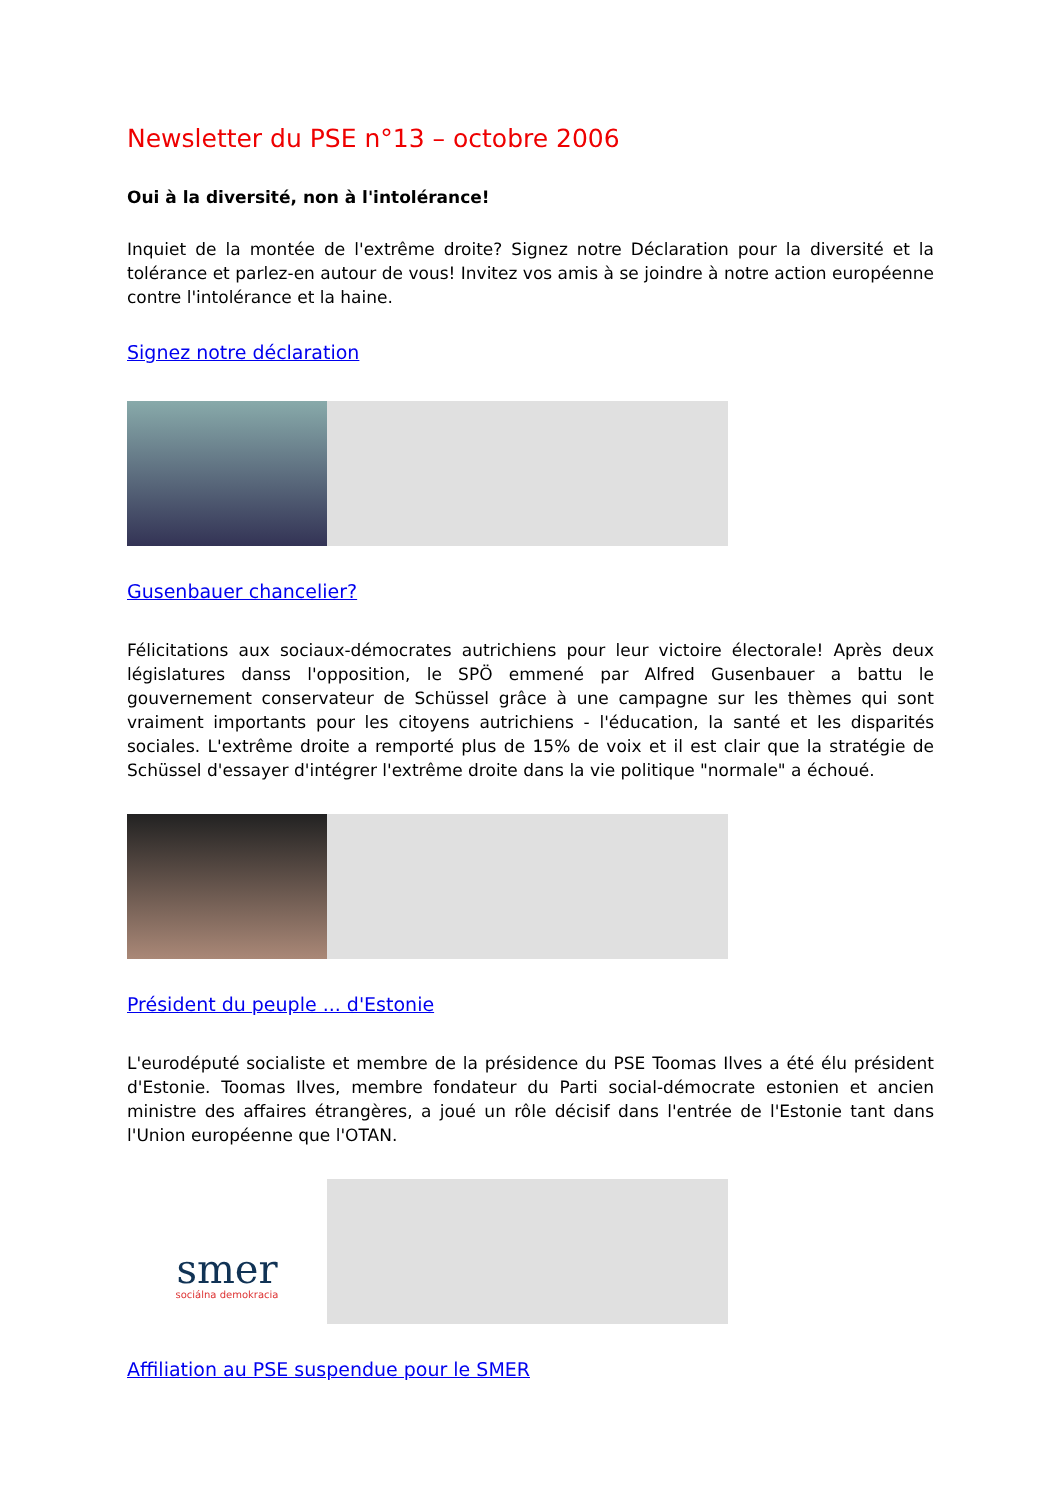Newsletter du PSE n°13 – octobre 2006
Oui à la diversité, non à l'intolérance!
Inquiet de la montée de l'extrême droite? Signez notre Déclaration pour la diversité et la tolérance et parlez-en autour de vous! Invitez vos amis à se joindre à notre action européenne contre l'intolérance et la haine.
Signez notre déclaration
Gusenbauer chancelier?
Félicitations aux sociaux-démocrates autrichiens pour leur victoire électorale! Après deux législatures danss l'opposition, le SPÖ emmené par Alfred Gusenbauer a battu le gouvernement conservateur de Schüssel grâce à une campagne sur les thèmes qui sont vraiment importants pour les citoyens autrichiens - l'éducation, la santé et les disparités sociales. L'extrême droite a remporté plus de 15% de voix et il est clair que la stratégie de Schüssel d'essayer d'intégrer l'extrême droite dans la vie politique "normale" a échoué.
Président du peuple ... d'Estonie
L'eurodéputé socialiste et membre de la présidence du PSE Toomas Ilves a été élu président d'Estonie. Toomas Ilves, membre fondateur du Parti social-démocrate estonien et ancien ministre des affaires étrangères, a joué un rôle décisif dans l'entrée de l'Estonie tant dans l'Union européenne que l'OTAN.
smer
sociálna demokracia
Affiliation au PSE suspendue pour le SMER